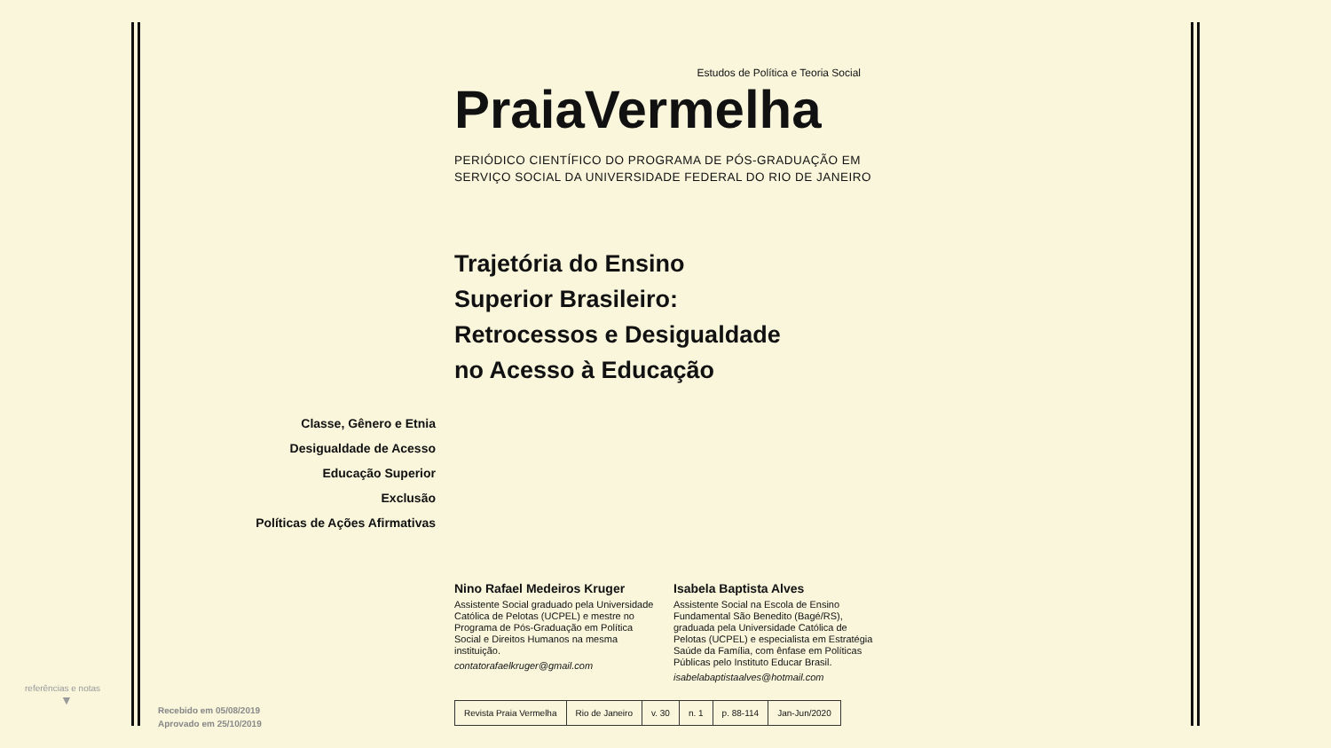Estudos de Política e Teoria Social
PraiaVermelha
PERIÓDICO CIENTÍFICO DO PROGRAMA DE PÓS-GRADUAÇÃO EM SERVIÇO SOCIAL DA UNIVERSIDADE FEDERAL DO RIO DE JANEIRO
Trajetória do Ensino
Superior Brasileiro:
Retrocessos e Desigualdade
no Acesso à Educação
Classe, Gênero e Etnia
Desigualdade de Acesso
Educação Superior
Exclusão
Políticas de Ações Afirmativas
Nino Rafael Medeiros Kruger
Assistente Social graduado pela Universidade Católica de Pelotas (UCPEL) e mestre no Programa de Pós-Graduação em Política Social e Direitos Humanos na mesma instituição.
contatorafaelkruger@gmail.com
Isabela Baptista Alves
Assistente Social na Escola de Ensino Fundamental São Benedito (Bagé/RS), graduada pela Universidade Católica de Pelotas (UCPEL) e especialista em Estratégia Saúde da Família, com ênfase em Políticas Públicas pelo Instituto Educar Brasil.
isabelabaptistaalves@hotmail.com
referências e notas
▼
Recebido em 05/08/2019
Aprovado em 25/10/2019
| Revista Praia Vermelha | Rio de Janeiro | v. 30 | n. 1 | p. 88-114 | Jan-Jun/2020 |